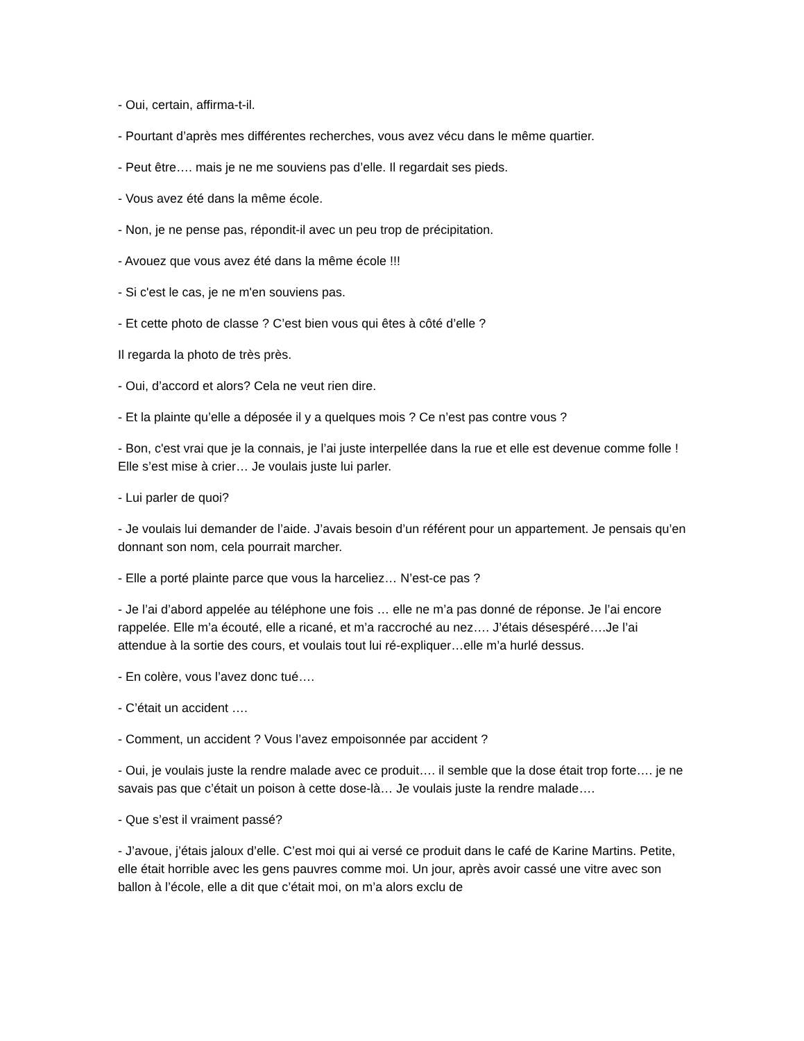- Oui, certain, affirma-t-il.
- Pourtant d’après mes différentes recherches, vous avez vécu dans le même quartier.
- Peut être…. mais je ne me souviens pas d’elle. Il regardait ses pieds.
- Vous avez été dans la même école.
- Non, je ne pense pas, répondit-il avec un peu trop de précipitation.
- Avouez que vous avez été dans la même école !!!
- Si c'est le cas, je ne m'en souviens pas.
- Et cette photo de classe ? C’est bien vous qui êtes à côté d’elle ?
Il regarda la photo de très près.
- Oui, d’accord et alors? Cela ne veut rien dire.
- Et la plainte qu’elle a déposée il y a quelques mois ? Ce n’est pas contre vous ?
- Bon, c'est vrai que je la connais, je l’ai juste interpellée dans la rue et elle est devenue comme folle ! Elle s’est mise à crier… Je voulais juste lui parler.
- Lui parler de quoi?
- Je voulais lui demander de l’aide. J’avais besoin d’un référent pour un appartement. Je pensais qu’en donnant son nom, cela pourrait marcher.
- Elle a porté plainte parce que vous la harceliez… N’est-ce pas ?
- Je l’ai d’abord appelée au téléphone une fois … elle ne m’a pas donné de réponse. Je l’ai encore rappelée. Elle m’a écouté, elle a ricané, et m’a raccroché au nez…. J’étais désespéré….Je l’ai attendue à la sortie des cours, et voulais tout lui ré-expliquer…elle m’a hurlé dessus.
- En colère, vous l’avez donc tué….
- C’était un accident ….
- Comment, un accident ? Vous l’avez empoisonnée par accident ?
- Oui, je voulais juste la rendre malade avec ce produit…. il semble que la dose était trop forte…. je ne savais pas que c’était un poison à cette dose-là… Je voulais juste la rendre malade….
- Que s’est il vraiment passé?
- J’avoue, j’étais jaloux d’elle. C’est moi qui ai versé ce produit dans le café de Karine Martins. Petite, elle était horrible avec les gens pauvres comme moi. Un jour, après avoir cassé une vitre avec son ballon à l’école, elle a dit que c’était moi, on m’a alors exclu de